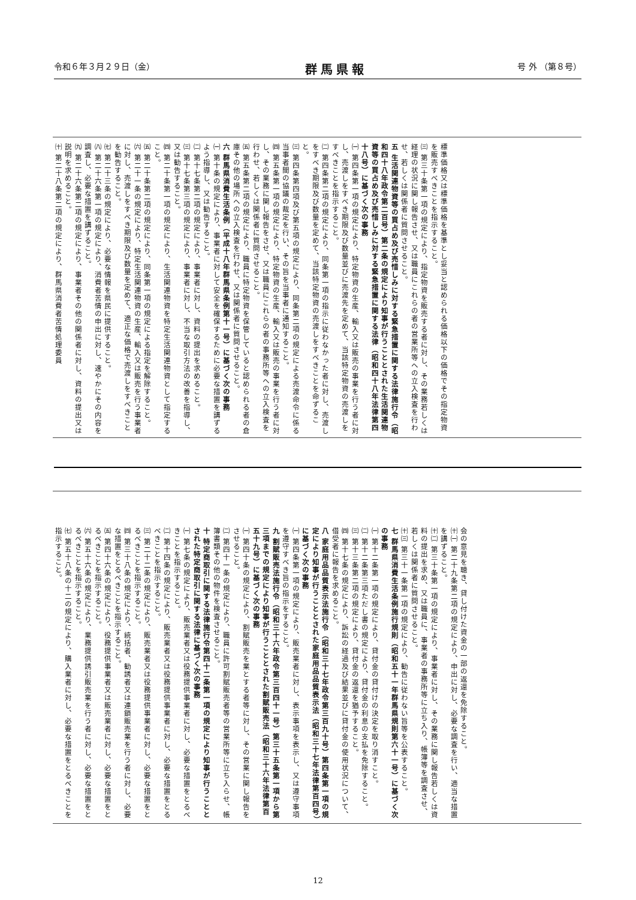令和６年３月２９日（金） 群馬県報 号 外 （第８号）
標準価格又は標準価格を基準とし妥当と認められる価格以下の価格でその指定物資を販売すべきことを指示すること。
㈢ 第三十条第一項の規定により、指定物資を販売する者に対し、その業務若しくは経理の状況に関し報告させ、又は職員にこれらの者の営業所等への立入検査を行わせ、若しくは関係者に質問させること。
五 生活関連物資等の買占め及び売惜しみに対する緊急措置に関する法律施行令（昭和四十八年政令第二百号）第二条の規定により知事が行うこととされた生活関連物資等の買占め及び売惜しみに対する緊急措置に関する法律（昭和四十八年法律第四十八号）に基づく次の事務
㈠ 第四条第一項の規定により、特定物資の生産、輸入又は販売の事業を行う者に対し、売渡しをすべき期限及び数量並びに売渡先を定めて、当該特定物資の売渡しをすべきことを指示すること。
㈡ 第四条第二項の規定により、同条第一項の指示に従わなかった者に対し、売渡しをすべき期限及び数量を定めて、当該特定物資の売渡しをすべきことを命ずること。
㈢ 第四条第四項及び第五項の規定により、同条第二項の規定による売渡命令に係る当事者間の協議の裁定を行い、その旨を当事者に通知すること。
㈣ 第五条第一項の規定により、特定物資の生産、輸入又は販売の事業を行う者に対し、その業務に関し報告をさせ、又は職員にこれらの者の事務所等への立入検査を行わせ、若しくは関係者に質問させること。
㈤ 第五条第二項の規定により、職員に特定物資を保管していると認められる者の倉庫その他の場所への立入検査を行わせ、又は関係者に質問させること。
六 群馬県消費生活条例（平成十八年群馬県条例第十一号）に基づく次の事務
㈠ 第十条の規定により、事業者に対して安全を確保するために必要な措置を講ずるよう指導し、又は勧告すること。
㈡ 第十七条第二項の規定により、事業者に対し、資料の提出を求めること。
㈢ 第十七条第三項の規定により、事業者に対し、不当な取引方法の改善を指導し、又は勧告すること。
㈣ 第二十条第一項の規定により、生活関連物資を特定生活関連物資として指定すること。
㈤ 第二十条第二項の規定により、同条第一項の規定による指定を解除すること。
㈥ 第二十一条の規定により、特定生活関連物資の生産、輸入又は販売を行う事業者に対し、売渡しをすべき期限及び数量を定めて、適正な価格で売渡しをすべきことを勧告すること。
㈦ 第二十三条の規定により、必要な情報を県民に提供すること。
㈧ 第二十六条第一項の規定により、消費者苦情の申出に対し、速やかにその内容を調査し、必要な措置を講ずること。
㈨ 第二十六条第二項の規定により、事業者その他の関係者に対し、資料の提出又は説明を求めること。
㈩ 第二十八条第二項の規定により、群馬県消費者苦情処理委員
会の意見を聴き、貸し付けた資金の一部の返還を免除すること。
㈩㈠ 第二十九条第二項の規定により、申出に対し、必要な調査を行い、適当な措置を講ずること。
㈩㈡ 第三十条第一項の規定により、事業者に対し、その業務に関し報告若しくは資料の提出を求め、又は職員に、事業者の事務所等に立ち入り、帳簿等を調査させ、若しくは関係者に質問させること。
㈩㈢ 第三十一条第一項の規定により、勧告に従わない旨等を公表すること。
七 群馬県消費生活条例施行規則（昭和五十一年群馬県規則第六十一号）に基づく次の事務
㈠ 第十二条第一項の規定により、貸付金の貸付けの決定を取り消すこと。
㈡ 第十二条第三項ただし書の規定により、貸付金の利息の支払を免除すること。
㈢ 第十三条第二項の規定により、貸付金の返還を猶予すること。
㈣ 第十七条の規定により、訴訟の経過及び結果並びに貸付金の使用状況について、借受者に報告を求めること。
八 家庭用品品質表示法施行令（昭和三十七年政令第三百九十号）第四条第一項の規定により知事が行うこととされた家庭用品品質表示法（昭和三十七年法律第百四号）に基づく次の事務
㈠ 第四条第一項の規定により、販売業者に対し、表示事項を表示し、又は遵守事項を遵守すべき旨の指示をすること。
九 割賦販売法施行令（昭和三十六年政令第三百四十一号）第三十五条第一項から第三項までの規定により知事が行うこととされた割賦販売法（昭和三十六年法律第百五十九号）に基づく次の事務
㈠ 第四十条の規定により、割賦販売を業とする者等に対し、その営業に関し報告をさせること。
㈡ 第四十一条の規定により、職員に許可割賦販売者等の営業所等に立ち入らせ、帳簿書類その他の物件を検査させること。
十 特定商取引に関する法律施行令第四十二条第一項の規定により知事が行うこととされた特定商取引に関する法律に基づく次の事務
㈠ 第七条の規定により、販売業者又は役務提供事業者に対し、必要な措置をとるべきことを指示すること。
㈡ 第十四条の規定により、販売業者又は役務提供事業者に対し、必要な措置をとるべきことを指示すること。
㈢ 第二十二条の規定により、販売業者又は役務提供事業者に対し、必要な措置をとるべきことを指示すること。
㈣ 第三十八条の規定により、統括者、勧誘者又は連鎖販売業を行う者に対し、必要な措置をとるべきことを指示すること。
㈤ 第四十六条の規定により、役務提供事業者又は販売業者に対し、必要な措置をとるべきことを指示すること。
㈥ 第五十六条の規定により、業務提供誘引販売業を行う者に対し、必要な措置をとるべきことを指示すること。
㈦ 第五十八条の十二の規定により、購入業者に対し、必要な措置をとるべきことを指示すること。
12